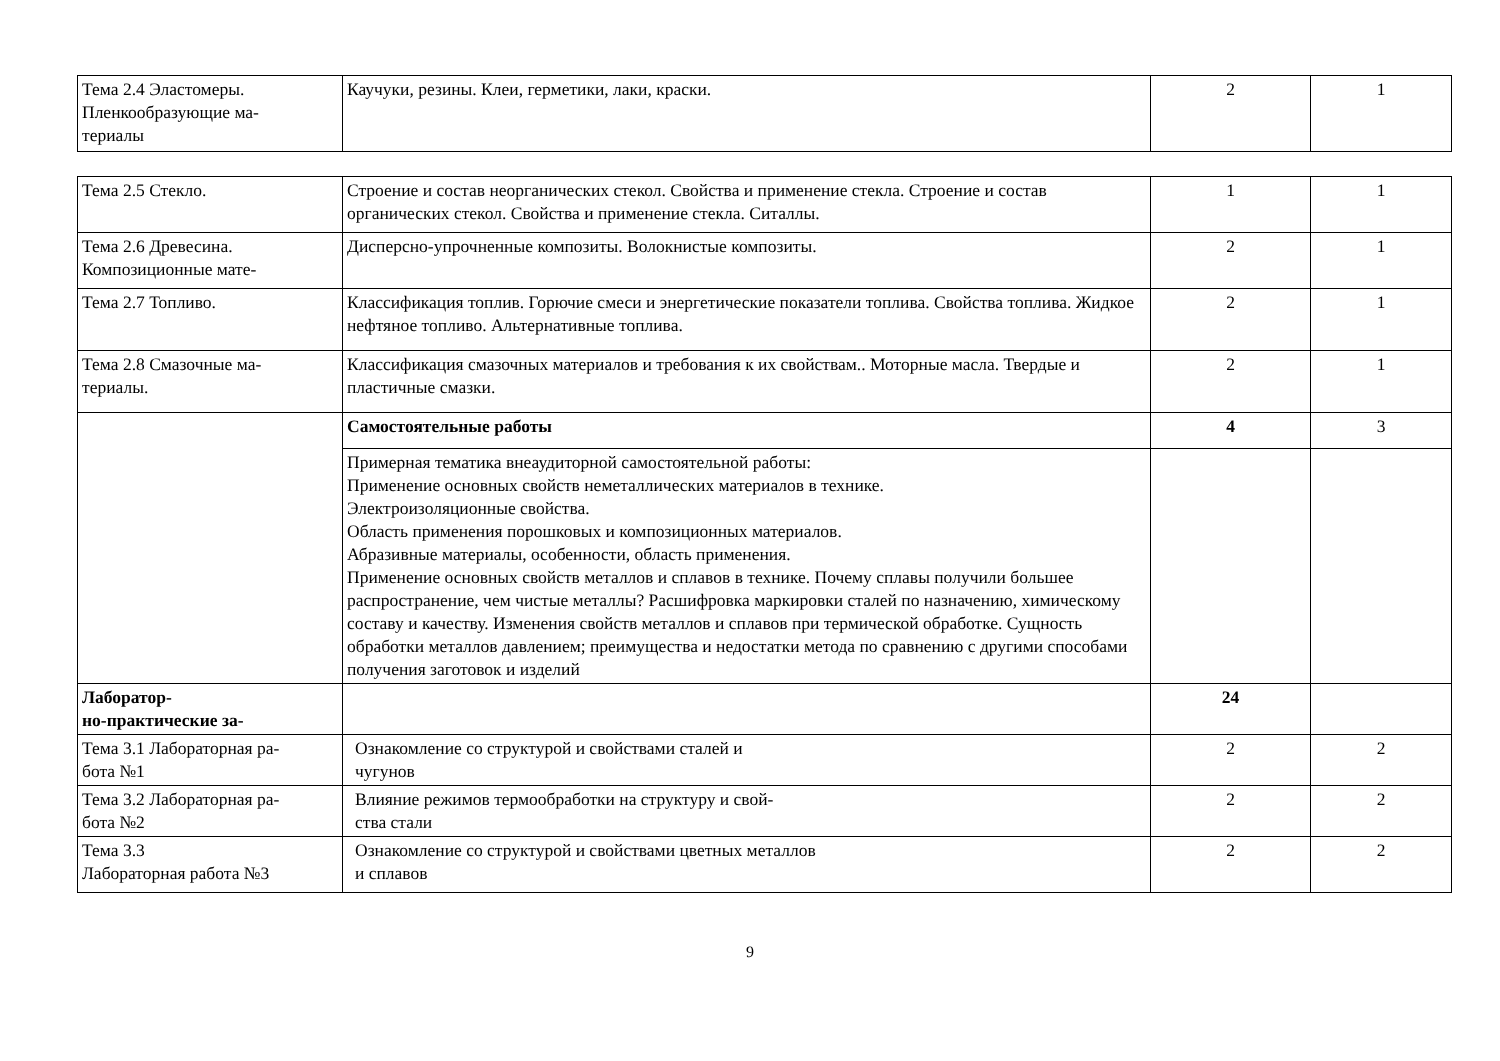| Тема 2.4 Эластомеры. Пленкообразующие ма- териалы | Каучуки, резины. Клеи, герметики, лаки, краски. | 2 | 1 |
| Тема 2.5 Стекло. | Строение и состав неорганических стекол. Свойства и применение стекла. Строение и состав органических стекол. Свойства и применение стекла. Ситаллы. | 1 | 1 |
| Тема 2.6 Древесина. Композиционные мате- | Дисперсно-упрочненные композиты. Волокнистые композиты. | 2 | 1 |
| Тема 2.7 Топливо. | Классификация топлив. Горючие смеси и энергетические показатели топлива. Свойства топлива. Жидкое нефтяное топливо. Альтернативные топлива. | 2 | 1 |
| Тема 2.8 Смазочные ма- териалы. | Классификация смазочных материалов и требования к их свойствам.. Моторные масла. Твердые и пластичные смазки. | 2 | 1 |
| | Самостоятельные работы | 4 | 3 |
| | Примерная тематика внеаудиторной самостоятельной работы: Применение основных свойств неметаллических материалов в технике. Электроизоляционные свойства. Область применения порошковых и композиционных материалов. Абразивные материалы, особенности, область применения. Применение основных свойств металлов и сплавов в технике. Почему сплавы получили большее распространение, чем чистые металлы? Расшифровка маркировки сталей по назначению, химическому составу и качеству. Изменения свойств металлов и сплавов при термической обработке. Сущность обработки металлов давлением; преимущества и недостатки метода по сравнению с другими способами получения заготовок и изделий | | |
| Лаборатор- но-практические за- | | 24 | |
| Тема 3.1 Лабораторная ра- бота №1 | Ознакомление со структурой и свойствами сталей и чугунов | 2 | 2 |
| Тема 3.2 Лабораторная ра- бота №2 | Влияние режимов термообработки на структуру и свой- ства стали | 2 | 2 |
| Тема 3.3 Лабораторная работа №3 | Ознакомление со структурой и свойствами цветных металлов и сплавов | 2 | 2 |
9